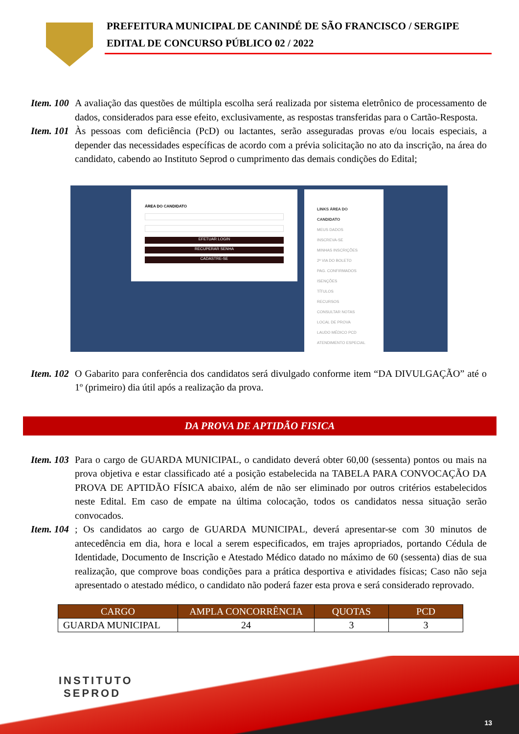PREFEITURA MUNICIPAL DE CANINDÉ DE SÃO FRANCISCO / SERGIPE
EDITAL DE CONCURSO PÚBLICO 02 / 2022
Item. 100 A avaliação das questões de múltipla escolha será realizada por sistema eletrônico de processamento de dados, considerados para esse efeito, exclusivamente, as respostas transferidas para o Cartão-Resposta.
Item. 101 Às pessoas com deficiência (PcD) ou lactantes, serão asseguradas provas e/ou locais especiais, a depender das necessidades específicas de acordo com a prévia solicitação no ato da inscrição, na área do candidato, cabendo ao Instituto Seprod o cumprimento das demais condições do Edital;
ÁREA DO CANDIDATO
EFETUAR LOGIN
RECUPERAR SENHA
CADASTRE-SE
LINKS ÁREA DO CANDIDATO
MEUS DADOS
INSCREVA-SE
MINHAS INSCRIÇÕES
2ª VIA DO BOLETO
PAG. CONFIRMADOS
ISENÇÕES
TÍTULOS
RECURSOS
CONSULTAR NOTAS
LOCAL DE PROVA
LAUDO MÉDICO PCD
ATENDIMENTO ESPECIAL
Item. 102 O Gabarito para conferência dos candidatos será divulgado conforme item “DA DIVULGAÇÃO” até o 1º (primeiro) dia útil após a realização da prova.
DA PROVA DE APTIDÃO FISICA
Item. 103 Para o cargo de GUARDA MUNICIPAL, o candidato deverá obter 60,00 (sessenta) pontos ou mais na prova objetiva e estar classificado até a posição estabelecida na TABELA PARA CONVOCAÇÃO DA PROVA DE APTIDÃO FÍSICA abaixo, além de não ser eliminado por outros critérios estabelecidos neste Edital. Em caso de empate na última colocação, todos os candidatos nessa situação serão convocados.
Item. 104; Os candidatos ao cargo de GUARDA MUNICIPAL, deverá apresentar-se com 30 minutos de antecedência em dia, hora e local a serem especificados, em trajes apropriados, portando Cédula de Identidade, Documento de Inscrição e Atestado Médico datado no máximo de 60 (sessenta) dias de sua realização, que comprove boas condições para a prática desportiva e atividades físicas; Caso não seja apresentado o atestado médico, o candidato não poderá fazer esta prova e será considerado reprovado.
| CARGO | AMPLA CONCORRÊNCIA | QUOTAS | PCD |
| --- | --- | --- | --- |
| GUARDA MUNICIPAL | 24 | 3 | 3 |
INSTITUTO
SEPROD
13